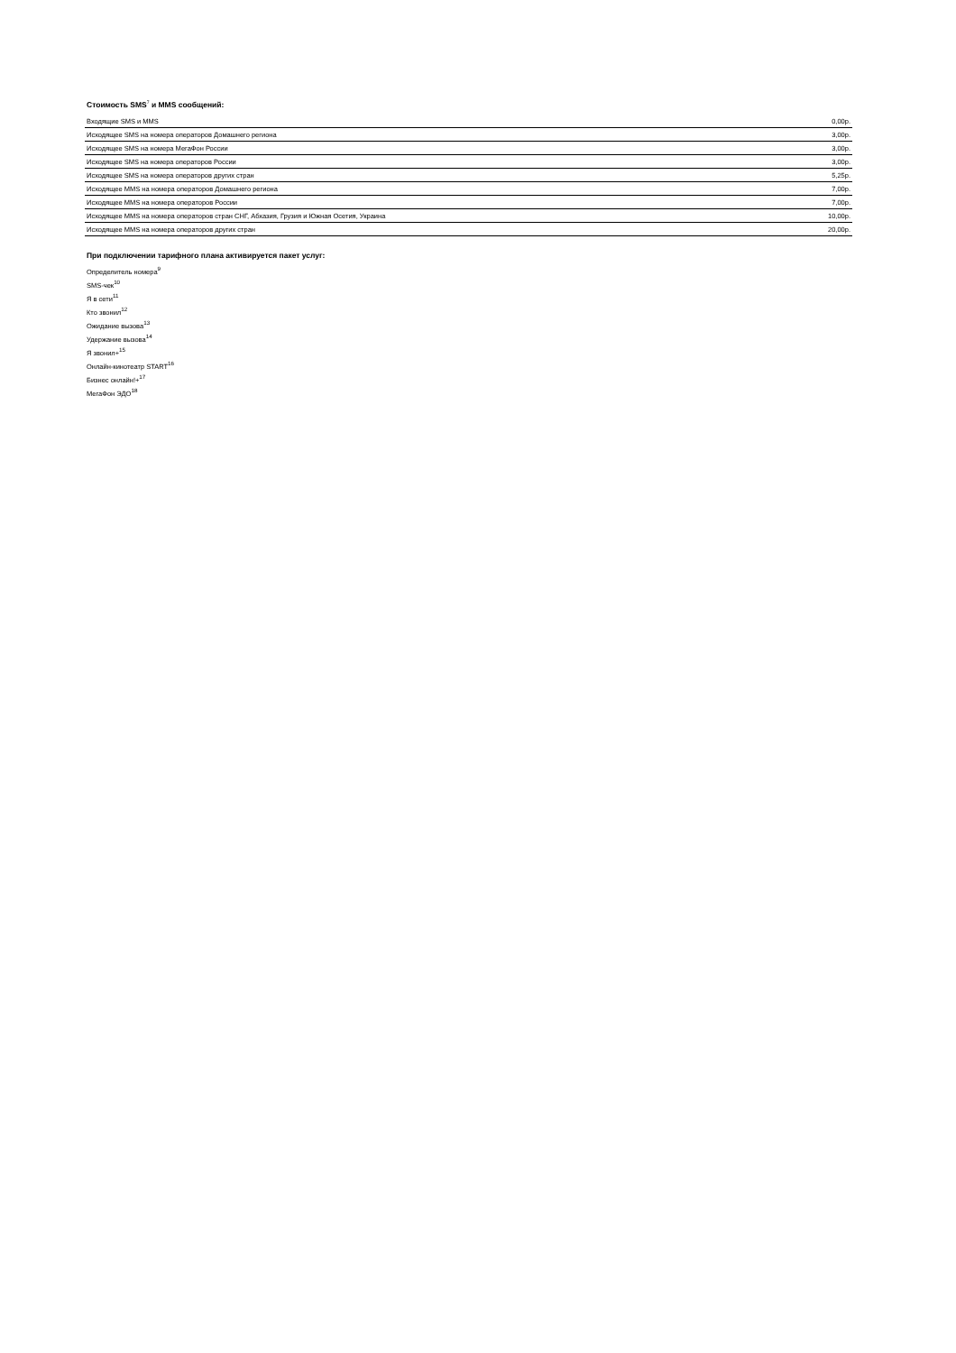Стоимость SMS<sup>7</sup> и MMS сообщений:
| Входящие SMS и MMS | 0,00р. |
| Исходящее SMS на номера операторов Домашнего региона | 3,00р. |
| Исходящее SMS на номера МегаФон России | 3,00р. |
| Исходящее SMS на номера операторов России | 3,00р. |
| Исходящее SMS на номера операторов других стран | 5,25р. |
| Исходящее MMS на номера операторов Домашнего региона | 7,00р. |
| Исходящее MMS на номера операторов России | 7,00р. |
| Исходящее MMS на номера операторов стран СНГ, Абхазия, Грузия и Южная Осетия, Украина | 10,00р. |
| Исходящее MMS на номера операторов других стран | 20,00р. |
При подключении тарифного плана активируется пакет услуг:
Определитель номера<sup>9</sup>
SMS-чек<sup>10</sup>
Я в сети<sup>11</sup>
Кто звонил<sup>12</sup>
Ожидание вызова<sup>13</sup>
Удержание вызова<sup>14</sup>
Я звонил+<sup>15</sup>
Онлайн-кинотеатр START<sup>16</sup>
Бизнес онлайн!+<sup>17</sup>
МегаФон ЭДО<sup>18</sup>